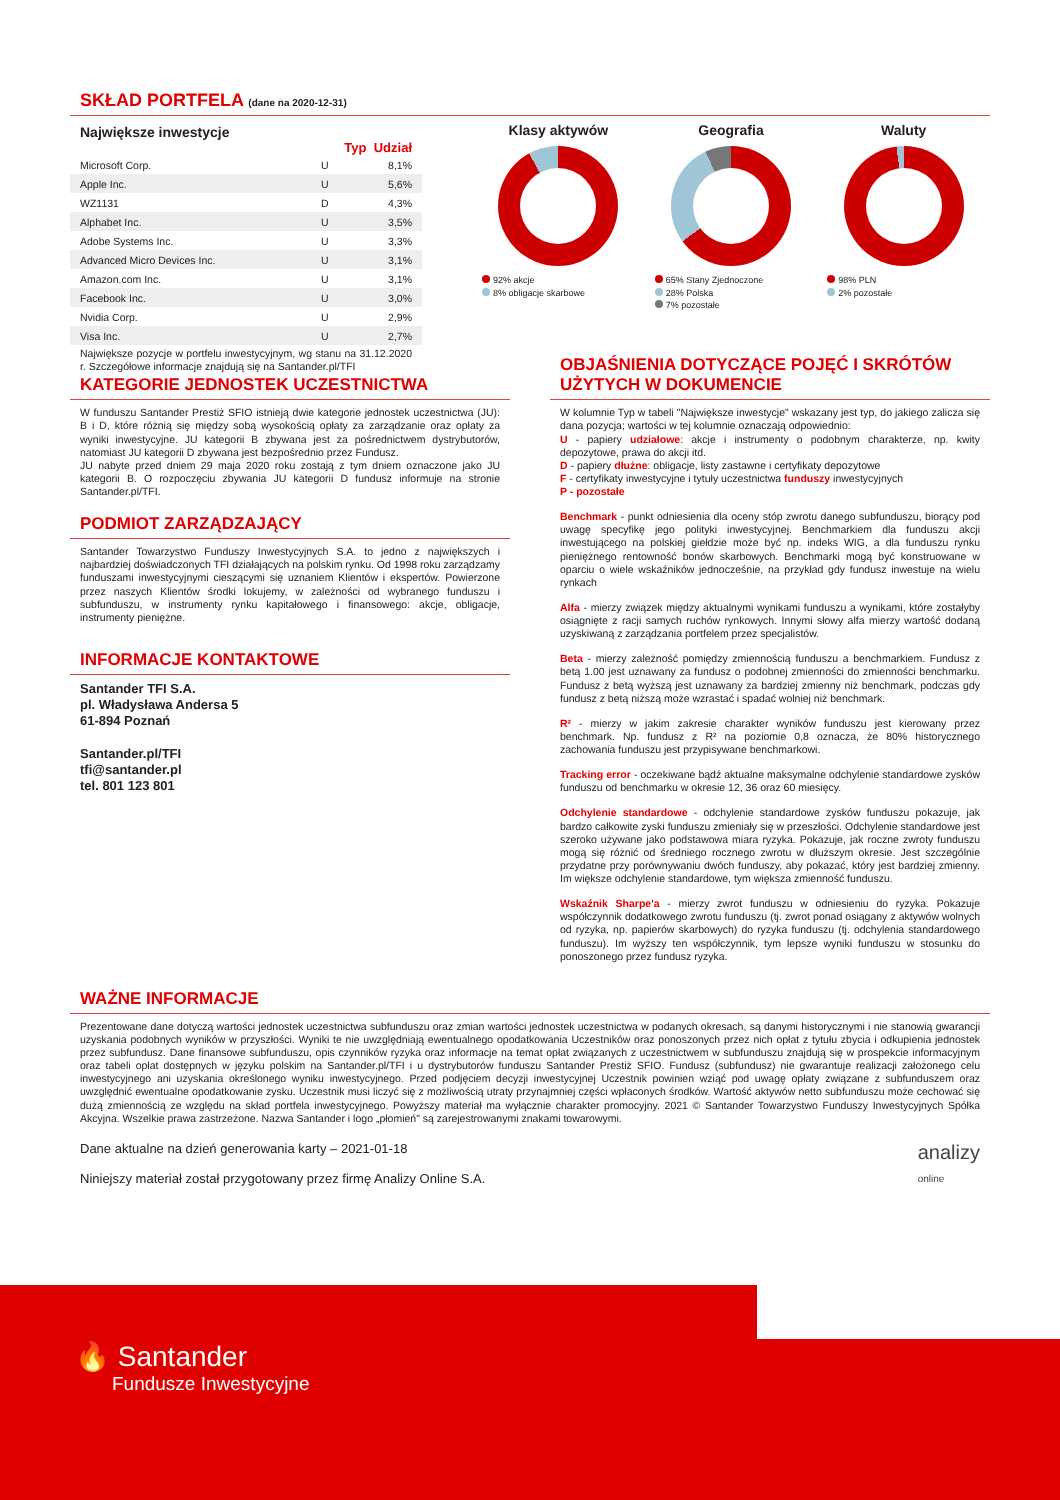SKŁAD PORTFELA (dane na 2020-12-31)
Największe inwestycje
Typ Udział
| Microsoft Corp. | U | 8,1% |
| Apple Inc. | U | 5,6% |
| WZ1131 | D | 4,3% |
| Alphabet Inc. | U | 3,5% |
| Adobe Systems Inc. | U | 3,3% |
| Advanced Micro Devices Inc. | U | 3,1% |
| Amazon.com Inc. | U | 3,1% |
| Facebook Inc. | U | 3,0% |
| Nvidia Corp. | U | 2,9% |
| Visa Inc. | U | 2,7% |
Największe pozycje w portfelu inwestycyjnym, wg stanu na 31.12.2020 r. Szczegółowe informacje znajdują się na Santander.pl/TFI
Klasy aktywów
92% akcje
8% obligacje skarbowe
Geografia
65% Stany Zjednoczone
28% Polska
7% pozostałe
Waluty
98% PLN
2% pozostałe
KATEGORIE JEDNOSTEK UCZESTNICTWA
W funduszu Santander Prestiż SFIO istnieją dwie kategorie jednostek uczestnictwa (JU): B i D, które różnią się między sobą wysokością opłaty za zarządzanie oraz opłaty za wyniki inwestycyjne. JU kategorii B zbywana jest za pośrednictwem dystrybutorów, natomiast JU kategorii D zbywana jest bezpośrednio przez Fundusz.
JU nabyte przed dniem 29 maja 2020 roku zostają z tym dniem oznaczone jako JU kategorii B. O rozpoczęciu zbywania JU kategorii D fundusz informuje na stronie Santander.pl/TFI.
PODMIOT ZARZĄDZAJĄCY
Santander Towarzystwo Funduszy Inwestycyjnych S.A. to jedno z największych i najbardziej doświadczonych TFI działających na polskim rynku. Od 1998 roku zarządzamy funduszami inwestycyjnymi cieszącymi się uznaniem Klientów i ekspertów. Powierzone przez naszych Klientów środki lokujemy, w zależności od wybranego funduszu i subfunduszu, w instrumenty rynku kapitałowego i finansowego: akcje, obligacje, instrumenty pieniężne.
INFORMACJE KONTAKTOWE
Santander TFI S.A.
pl. Władysława Andersa 5
61-894 Poznań
Santander.pl/TFI
tfi@santander.pl
tel. 801 123 801
OBJAŚNIENIA DOTYCZĄCE POJĘĆ I SKRÓTÓW UŻYTYCH W DOKUMENCIE
W kolumnie Typ w tabeli "Największe inwestycje" wskazany jest typ, do jakiego zalicza się dana pozycja; wartości w tej kolumnie oznaczają odpowiednio:
U - papiery udziałowe: akcje i instrumenty o podobnym charakterze, np. kwity depozytowe, prawa do akcji itd.
D - papiery dłużne: obligacje, listy zastawne i certyfikaty depozytowe
F - certyfikaty inwestycyjne i tytuły uczestnictwa funduszy inwestycyjnych
P - pozostałe
Benchmark - punkt odniesienia dla oceny stóp zwrotu danego subfunduszu, biorący pod uwagę specyfikę jego polityki inwestycyjnej. Benchmarkiem dla funduszu akcji inwestującego na polskiej giełdzie może być np. indeks WIG, a dla funduszu rynku pieniężnego rentowność bonów skarbowych. Benchmarki mogą być konstruowane w oparciu o wiele wskaźników jednocześnie, na przykład gdy fundusz inwestuje na wielu rynkach
Alfa - mierzy związek między aktualnymi wynikami funduszu a wynikami, które zostałyby osiągnięte z racji samych ruchów rynkowych. Innymi słowy alfa mierzy wartość dodaną uzyskiwaną z zarządzania portfelem przez specjalistów.
Beta - mierzy zależność pomiędzy zmiennością funduszu a benchmarkiem. Fundusz z betą 1.00 jest uznawany za fundusz o podobnej zmienności do zmienności benchmarku. Fundusz z betą wyższą jest uznawany za bardziej zmienny niż benchmark, podczas gdy fundusz z betą niższą może wzrastać i spadać wolniej niż benchmark.
R² - mierzy w jakim zakresie charakter wyników funduszu jest kierowany przez benchmark. Np. fundusz z R² na poziomie 0,8 oznacza, że 80% historycznego zachowania funduszu jest przypisywane benchmarkowi.
Tracking error - oczekiwane bądź aktualne maksymalne odchylenie standardowe zysków funduszu od benchmarku w okresie 12, 36 oraz 60 miesięcy.
Odchylenie standardowe - odchylenie standardowe zysków funduszu pokazuje, jak bardzo całkowite zyski funduszu zmieniały się w przeszłości. Odchylenie standardowe jest szeroko używane jako podstawowa miara ryzyka. Pokazuje, jak roczne zwroty funduszu mogą się różnić od średniego rocznego zwrotu w dłuższym okresie. Jest szczególnie przydatne przy porównywaniu dwóch funduszy, aby pokazać, który jest bardziej zmienny. Im większe odchylenie standardowe, tym większa zmienność funduszu.
Wskaźnik Sharpe'a - mierzy zwrot funduszu w odniesieniu do ryzyka. Pokazuje współczynnik dodatkowego zwrotu funduszu (tj. zwrot ponad osiągany z aktywów wolnych od ryzyka, np. papierów skarbowych) do ryzyka funduszu (tj. odchylenia standardowego funduszu). Im wyższy ten współczynnik, tym lepsze wyniki funduszu w stosunku do ponoszonego przez fundusz ryzyka.
WAŻNE INFORMACJE
Prezentowane dane dotyczą wartości jednostek uczestnictwa subfunduszu oraz zmian wartości jednostek uczestnictwa w podanych okresach, są danymi historycznymi i nie stanowią gwarancji uzyskania podobnych wyników w przyszłości. Wyniki te nie uwzględniają ewentualnego opodatkowania Uczestników oraz ponoszonych przez nich opłat z tytułu zbycia i odkupienia jednostek przez subfundusz. Dane finansowe subfunduszu, opis czynników ryzyka oraz informacje na temat opłat związanych z uczestnictwem w subfunduszu znajdują się w prospekcie informacyjnym oraz tabeli opłat dostępnych w języku polskim na Santander.pl/TFI i u dystrybutorów funduszu Santander Prestiż SFIO. Fundusz (subfundusz) nie gwarantuje realizacji założonego celu inwestycyjnego ani uzyskania określonego wyniku inwestycyjnego. Przed podjęciem decyzji inwestycyjnej Uczestnik powinien wziąć pod uwagę opłaty związane z subfunduszem oraz uwzględnić ewentualne opodatkowanie zysku. Uczestnik musi liczyć się z możliwością utraty przynajmniej części wpłaconych środków. Wartość aktywów netto subfunduszu może cechować się dużą zmiennością ze względu na skład portfela inwestycyjnego. Powyższy materiał ma wyłącznie charakter promocyjny. 2021 © Santander Towarzystwo Funduszy Inwestycyjnych Spółka Akcyjna. Wszelkie prawa zastrzeżone. Nazwa Santander i logo „płomień" są zarejestrowanymi znakami towarowymi.
Dane aktualne na dzień generowania karty – 2021-01-18
Niniejszy materiał został przygotowany przez firmę Analizy Online S.A.
analizy
online
🔥 Santander
Fundusze Inwestycyjne